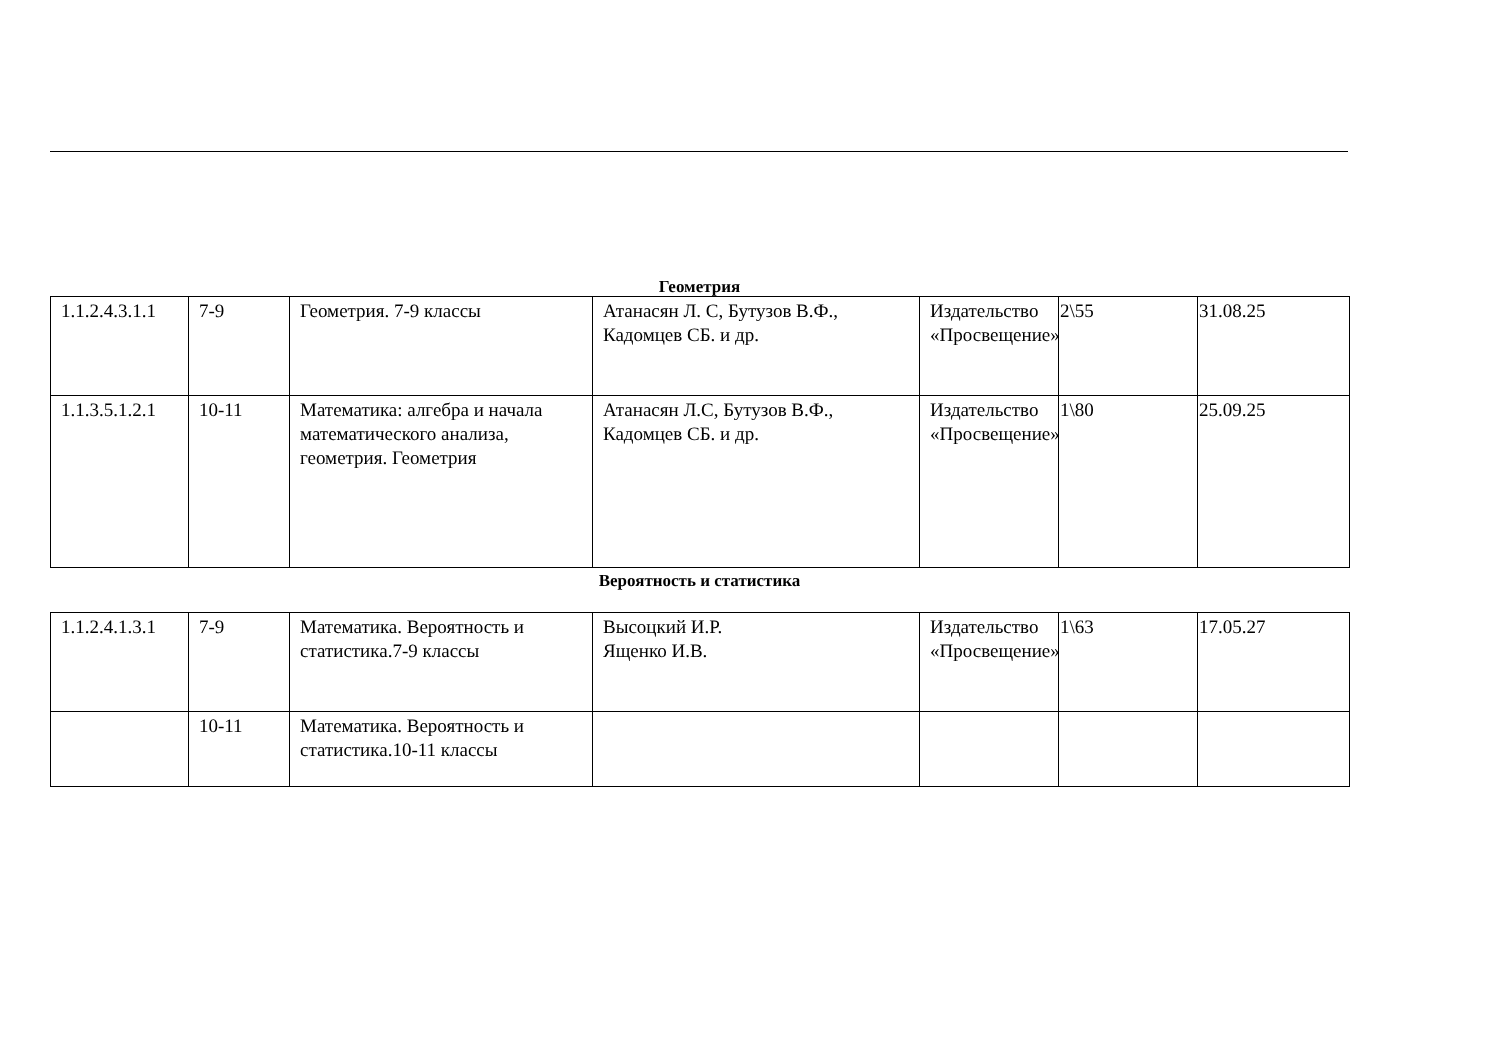Геометрия
| 1.1.2.4.3.1.1 | 7-9 | Геометрия. 7-9 классы | Атанасян Л. С, Бутузов В.Ф., Кадомцев СБ. и др. | Издательство «Просвещение» | 2\55 | 31.08.25 |
| 1.1.3.5.1.2.1 | 10-11 | Математика: алгебра и начала математического анализа, геометрия. Геометрия | Атанасян Л.С, Бутузов В.Ф., Кадомцев СБ. и др. | Издательство «Просвещение» | 1\80 | 25.09.25 |
Вероятность и статистика
| 1.1.2.4.1.3.1 | 7-9 | Математика. Вероятность и статистика.7-9 классы | Высоцкий И.Р. Ященко И.В. | Издательство «Просвещение» | 1\63 | 17.05.27 |
| | 10-11 | Математика. Вероятность и статистика.10-11 классы | | | | |